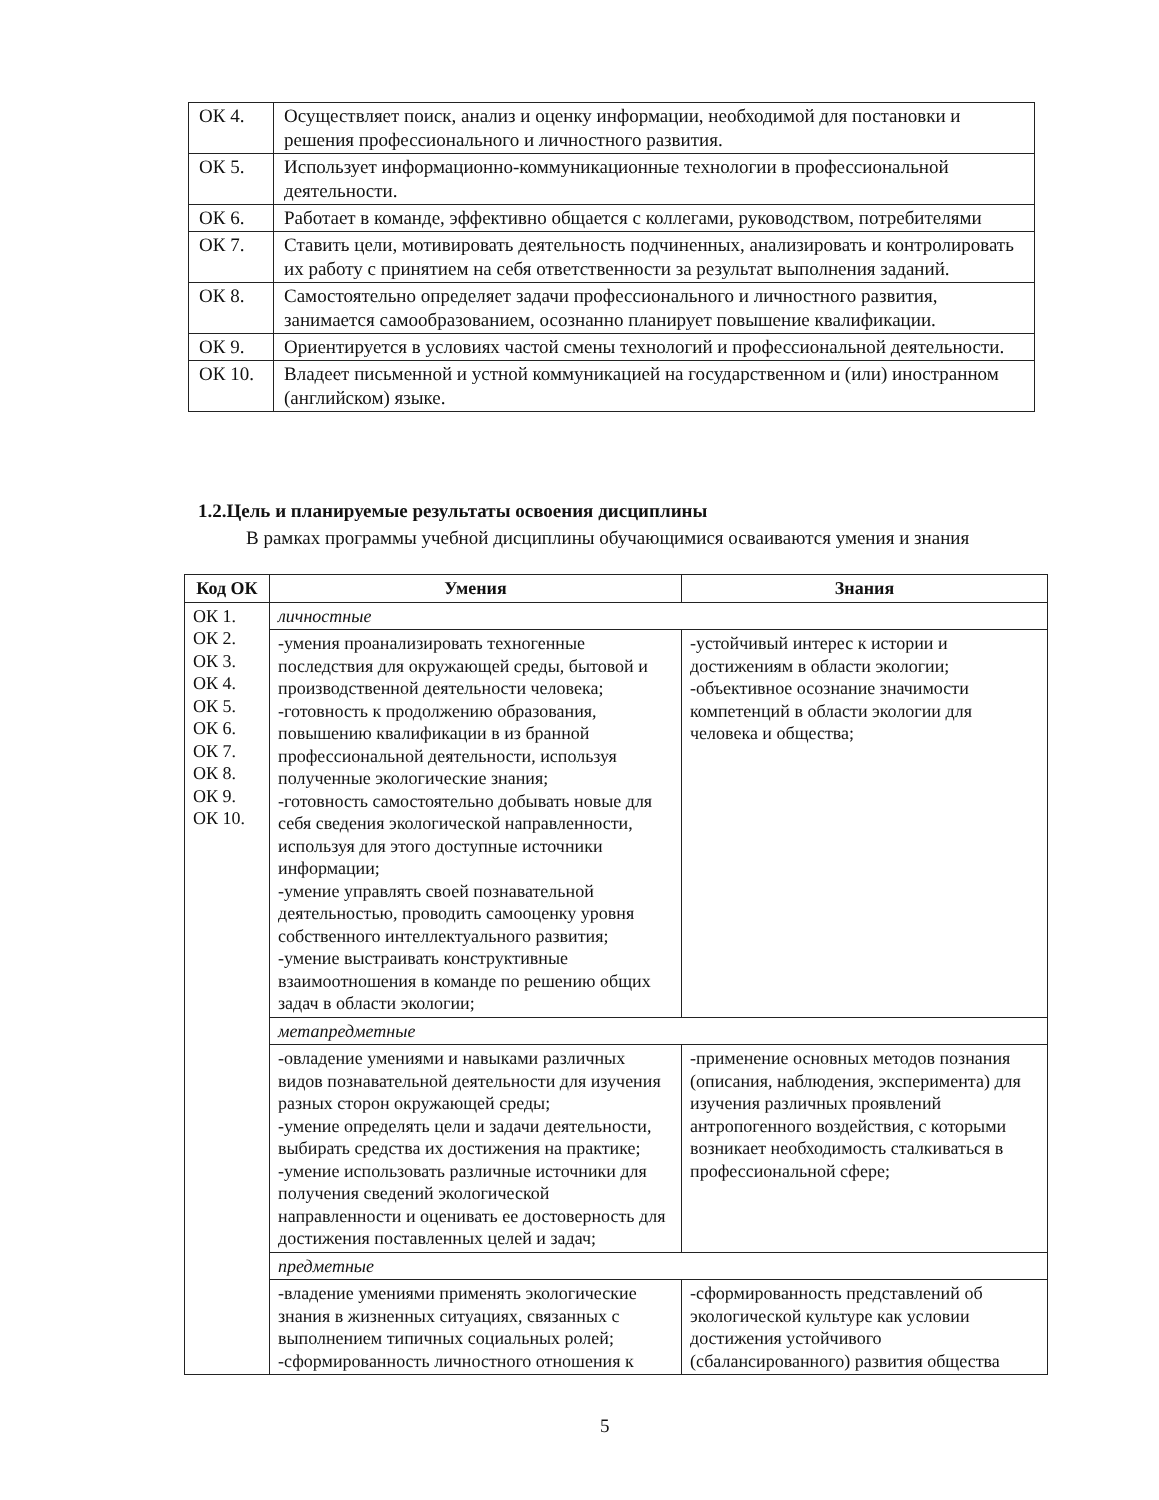| ОК 4. | Осуществляет поиск, анализ и оценку информации, необходимой для постановки и решения профессионального и личностного развития. |
| ОК 5. | Использует информационно-коммуникационные технологии в профессиональной деятельности. |
| ОК 6. | Работает в команде, эффективно общается с коллегами, руководством, потребителями |
| ОК 7. | Ставить цели, мотивировать деятельность подчиненных, анализировать и контролировать их работу с принятием на себя ответственности за результат выполнения заданий. |
| ОК 8. | Самостоятельно определяет задачи профессионального и личностного развития, занимается самообразованием, осознанно планирует повышение квалификации. |
| ОК 9. | Ориентируется в условиях частой смены технологий и профессиональной деятельности. |
| ОК 10. | Владеет письменной и устной коммуникацией на государственном и (или) иностранном (английском) языке. |
1.2.Цель и планируемые результаты освоения дисциплины
В рамках программы учебной дисциплины обучающимися осваиваются умения и знания
| Код ОК | Умения | Знания |
| --- | --- | --- |
| ОК 1. ОК 2. ОК 3. ОК 4. ОК 5. ОК 6. ОК 7. ОК 8. ОК 9. ОК 10. | личностные | |
| | -умения проанализировать техногенные последствия для окружающей среды, бытовой и производственной деятельности человека; -готовность к продолжению образования, повышению квалификации в из бранной профессиональной деятельности, используя полученные экологические знания; -готовность самостоятельно добывать новые для себя сведения экологической направленности, используя для этого доступные источники информации; -умение управлять своей познавательной деятельностью, проводить самооценку уровня собственного интеллектуального развития; -умение выстраивать конструктивные взаимоотношения в команде по решению общих задач в области экологии; | -устойчивый интерес к истории и достижениям в области экологии; -объективное осознание значимости компетенций в области экологии для человека и общества; |
| | метапредметные | |
| | -овладение умениями и навыками различных видов познавательной деятельности для изучения разных сторон окружающей среды; -умение определять цели и задачи деятельности, выбирать средства их достижения на практике; -умение использовать различные источники для получения сведений экологической направленности и оценивать ее достоверность для достижения поставленных целей и задач; | -применение основных методов познания (описания, наблюдения, эксперимента) для изучения различных проявлений антропогенного воздействия, с которыми возникает необходимость сталкиваться в профессиональной сфере; |
| | предметные | |
| | -владение умениями применять экологические знания в жизненных ситуациях, связанных с выполнением типичных социальных ролей; -сформированность личностного отношения к | -сформированность представлений об экологической культуре как условии достижения устойчивого (сбалансированного) развития общества |
5